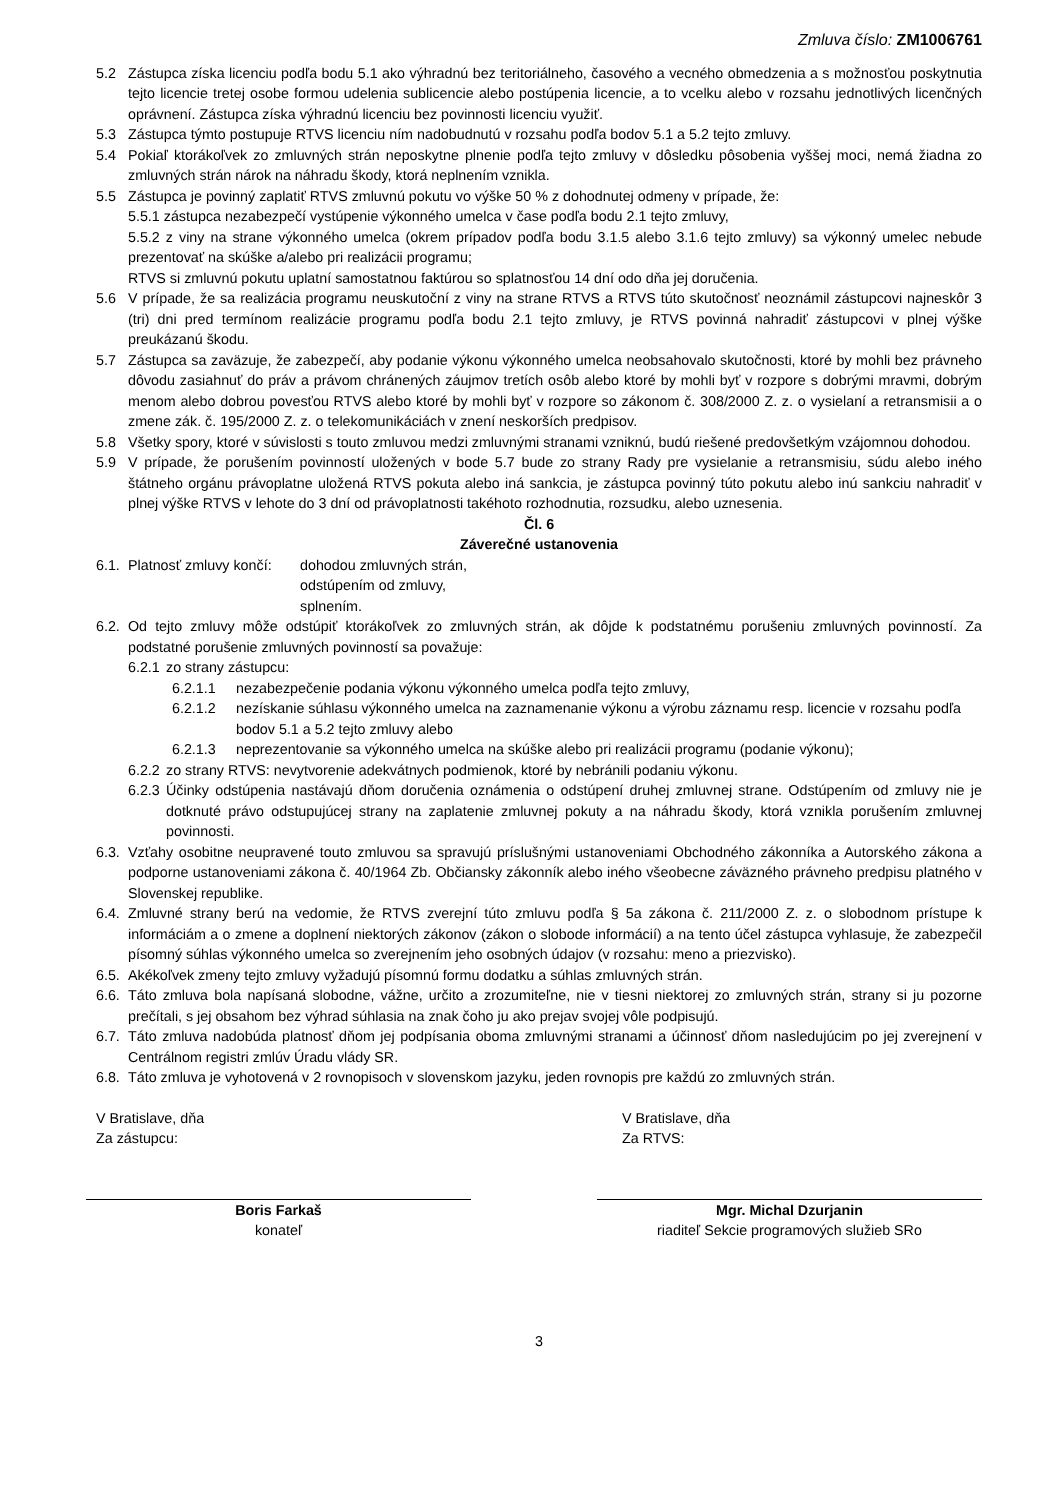Zmluva číslo: ZM1006761
5.2 Zástupca získa licenciu podľa bodu 5.1 ako výhradnú bez teritoriálneho, časového a vecného obmedzenia a s možnosťou poskytnutia tejto licencie tretej osobe formou udelenia sublicencie alebo postúpenia licencie, a to vcelku alebo v rozsahu jednotlivých licenčných oprávnení. Zástupca získa výhradnú licenciu bez povinnosti licenciu využiť.
5.3 Zástupca týmto postupuje RTVS licenciu ním nadobudnutú v rozsahu podľa bodov 5.1 a 5.2 tejto zmluvy.
5.4 Pokiaľ ktorákoľvek zo zmluvných strán neposkytne plnenie podľa tejto zmluvy v dôsledku pôsobenia vyššej moci, nemá žiadna zo zmluvných strán nárok na náhradu škody, ktorá neplnením vznikla.
5.5 Zástupca je povinný zaplatiť RTVS zmluvnú pokutu vo výške 50 % z dohodnutej odmeny v prípade, že:
5.5.1 zástupca nezabezpečí vystúpenie výkonného umelca v čase podľa bodu 2.1 tejto zmluvy,
5.5.2 z viny na strane výkonného umelca (okrem prípadov podľa bodu 3.1.5 alebo 3.1.6 tejto zmluvy) sa výkonný umelec nebude prezentovať na skúške a/alebo pri realizácii programu;
RTVS si zmluvnú pokutu uplatní samostatnou faktúrou so splatnosťou 14 dní odo dňa jej doručenia.
5.6 V prípade, že sa realizácia programu neuskutoční z viny na strane RTVS a RTVS túto skutočnosť neoznámil zástupcovi najneskôr 3 (tri) dni pred termínom realizácie programu podľa bodu 2.1 tejto zmluvy, je RTVS povinná nahradiť zástupcovi v plnej výške preukázanú škodu.
5.7 Zástupca sa zaväzuje, že zabezpečí, aby podanie výkonu výkonného umelca neobsahovalo skutočnosti, ktoré by mohli bez právneho dôvodu zasiahnuť do práv a právom chránených záujmov tretích osôb alebo ktoré by mohli byť v rozpore s dobrými mravmi, dobrým menom alebo dobrou povesťou RTVS alebo ktoré by mohli byť v rozpore so zákonom č. 308/2000 Z. z. o vysielaní a retransmisii a o zmene zák. č. 195/2000 Z. z. o telekomunikáciách v znení neskorších predpisov.
5.8 Všetky spory, ktoré v súvislosti s touto zmluvou medzi zmluvnými stranami vzniknú, budú riešené predovšetkým vzájomnou dohodou.
5.9 V prípade, že porušením povinností uložených v bode 5.7 bude zo strany Rady pre vysielanie a retransmisiu, súdu alebo iného štátneho orgánu právoplatne uložená RTVS pokuta alebo iná sankcia, je zástupca povinný túto pokutu alebo inú sankciu nahradiť v plnej výške RTVS v lehote do 3 dní od právoplatnosti takéhoto rozhodnutia, rozsudku, alebo uznesenia.
Čl. 6
Záverečné ustanovenia
6.1. Platnosť zmluvy končí: dohodou zmluvných strán,
odstúpením od zmluvy,
splnením.
6.2. Od tejto zmluvy môže odstúpiť ktorákoľvek zo zmluvných strán, ak dôjde k podstatnému porušeniu zmluvných povinností. Za podstatné porušenie zmluvných povinností sa považuje:
6.2.1 zo strany zástupcu:
6.2.1.1 nezabezpečenie podania výkonu výkonného umelca podľa tejto zmluvy,
6.2.1.2 nezískanie súhlasu výkonného umelca na zaznamenanie výkonu a výrobu záznamu resp. licencie v rozsahu podľa bodov 5.1 a 5.2 tejto zmluvy alebo
6.2.1.3 neprezentovanie sa výkonného umelca na skúške alebo pri realizácii programu (podanie výkonu);
6.2.2 zo strany RTVS: nevytvorenie adekvátnych podmienok, ktoré by nebránili podaniu výkonu.
6.2.3 Účinky odstúpenia nastávajú dňom doručenia oznámenia o odstúpení druhej zmluvnej strane. Odstúpením od zmluvy nie je dotknuté právo odstupujúcej strany na zaplatenie zmluvnej pokuty a na náhradu škody, ktorá vznikla porušením zmluvnej povinnosti.
6.3. Vzťahy osobitne neupravené touto zmluvou sa spravujú príslušnými ustanoveniami Obchodného zákonníka a Autorského zákona a podporne ustanoveniami zákona č. 40/1964 Zb. Občiansky zákonník alebo iného všeobecne záväzného právneho predpisu platného v Slovenskej republike.
6.4. Zmluvné strany berú na vedomie, že RTVS zverejní túto zmluvu podľa § 5a zákona č. 211/2000 Z. z. o slobodnom prístupe k informáciám a o zmene a doplnení niektorých zákonov (zákon o slobode informácií) a na tento účel zástupca vyhlasuje, že zabezpečil písomný súhlas výkonného umelca so zverejnením jeho osobných údajov (v rozsahu: meno a priezvisko).
6.5. Akékoľvek zmeny tejto zmluvy vyžadujú písomnú formu dodatku a súhlas zmluvných strán.
6.6. Táto zmluva bola napísaná slobodne, vážne, určito a zrozumiteľne, nie v tiesni niektorej zo zmluvných strán, strany si ju pozorne prečítali, s jej obsahom bez výhrad súhlasia na znak čoho ju ako prejav svojej vôle podpisujú.
6.7. Táto zmluva nadobúda platnosť dňom jej podpísania oboma zmluvnými stranami a účinnosť dňom nasledujúcim po jej zverejnení v Centrálnom registri zmlúv Úradu vlády SR.
6.8. Táto zmluva je vyhotovená v 2 rovnopisoch v slovenskom jazyku, jeden rovnopis pre každú zo zmluvných strán.
V Bratislave, dňa
Za zástupcu:
V Bratislave, dňa
Za RTVS:
Boris Farkaš
konateľ
Mgr. Michal Dzurjanin
riaditeľ Sekcie programových služieb SRo
3